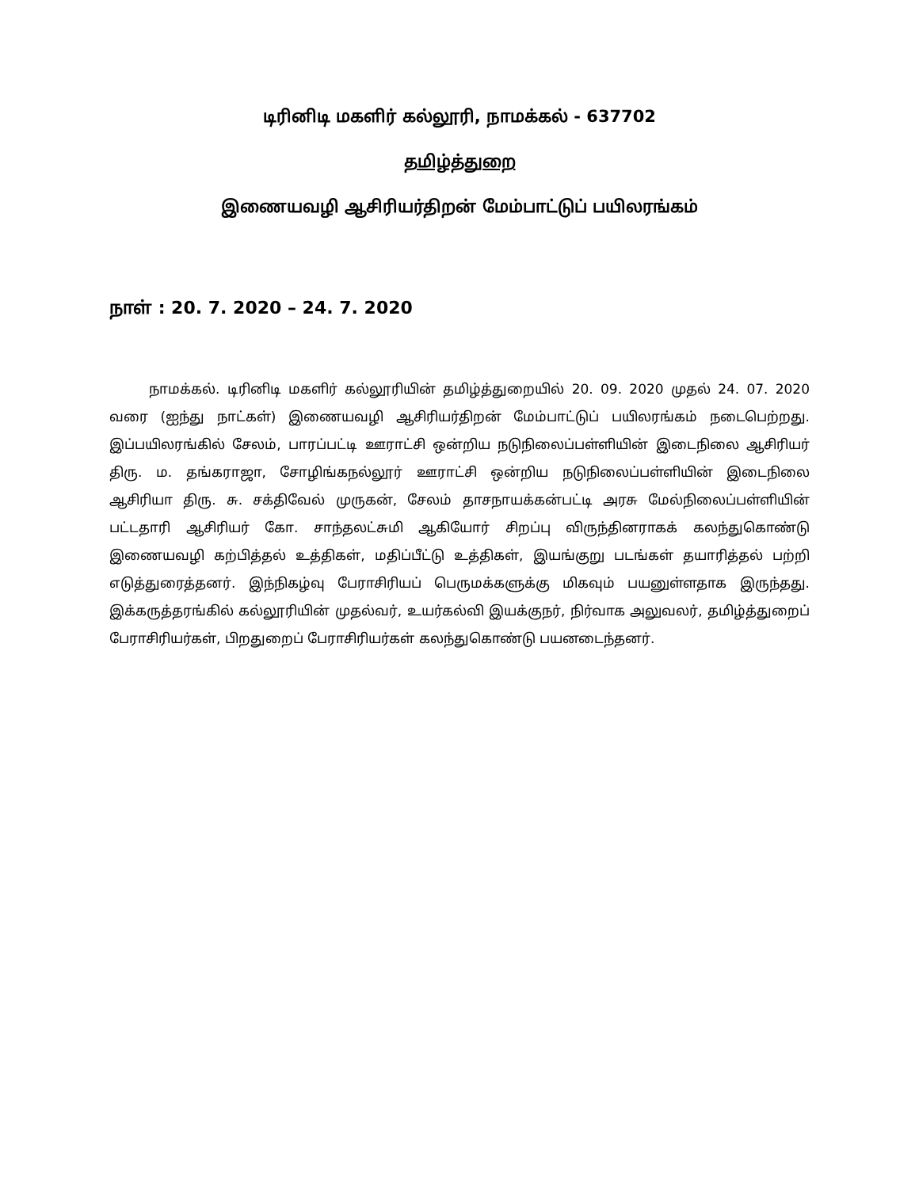டிரினிடி மகளிர் கல்லூரி, நாமக்கல் - 637702
தமிழ்த்துறை
இணையவழி ஆசிரியர்திறன் மேம்பாட்டுப் பயிலரங்கம்
நாள் : 20. 7. 2020 – 24. 7. 2020
நாமக்கல். டிரினிடி மகளிர் கல்லூரியின் தமிழ்த்துறையில் 20. 09. 2020 முதல் 24. 07. 2020 வரை (ஐந்து நாட்கள்) இணையவழி ஆசிரியர்திறன் மேம்பாட்டுப் பயிலரங்கம் நடைபெற்றது. இப்பயிலரங்கில் சேலம், பாரப்பட்டி ஊராட்சி ஒன்றிய நடுநிலைப்பள்ளியின் இடைநிலை ஆசிரியர் திரு. ம. தங்கராஜா, சோழிங்கநல்லூர் ஊராட்சி ஒன்றிய நடுநிலைப்பள்ளியின் இடைநிலை ஆசிரியா திரு. சு. சக்திவேல் முருகன், சேலம் தாசநாயக்கன்பட்டி அரசு மேல்நிலைப்பள்ளியின் பட்டதாரி ஆசிரியர் கோ. சாந்தலட்சுமி ஆகியோர் சிறப்பு விருந்தினராகக் கலந்துகொண்டு இணையவழி கற்பித்தல் உத்திகள், மதிப்பீட்டு உத்திகள், இயங்குறு படங்கள் தயாரித்தல் பற்றி எடுத்துரைத்தனர். இந்நிகழ்வு பேராசிரியப் பெருமக்களுக்கு மிகவும் பயனுள்ளதாக இருந்தது. இக்கருத்தரங்கில் கல்லூரியின் முதல்வர், உயர்கல்வி இயக்குநர், நிர்வாக அலுவலர், தமிழ்த்துறைப் பேராசிரியர்கள், பிறதுறைப் பேராசிரியர்கள் கலந்துகொண்டு பயனடைந்தனர்.